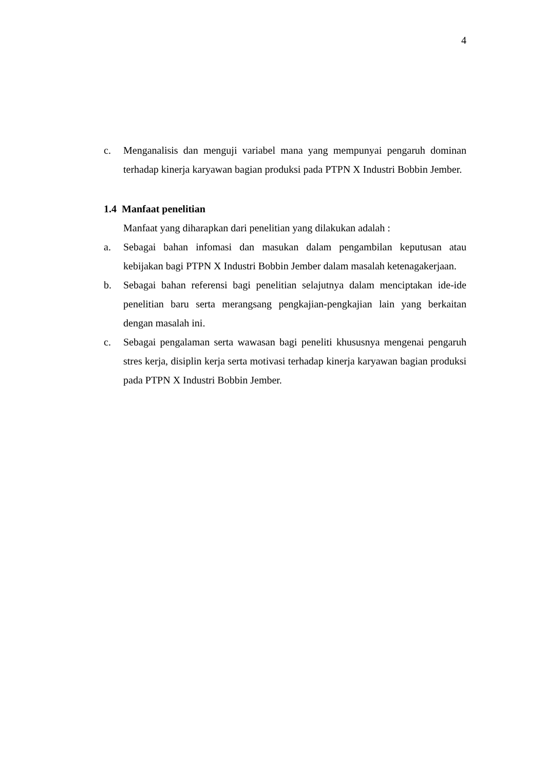4
c. Menganalisis dan menguji variabel mana yang mempunyai pengaruh dominan terhadap kinerja karyawan bagian produksi pada PTPN X Industri Bobbin Jember.
1.4 Manfaat penelitian
Manfaat yang diharapkan dari penelitian yang dilakukan adalah :
a. Sebagai bahan infomasi dan masukan dalam pengambilan keputusan atau kebijakan bagi PTPN X Industri Bobbin Jember dalam masalah ketenagakerjaan.
b. Sebagai bahan referensi bagi penelitian selajutnya dalam menciptakan ide-ide penelitian baru serta merangsang pengkajian-pengkajian lain yang berkaitan dengan masalah ini.
c. Sebagai pengalaman serta wawasan bagi peneliti khususnya mengenai pengaruh stres kerja, disiplin kerja serta motivasi terhadap kinerja karyawan bagian produksi pada PTPN X Industri Bobbin Jember.